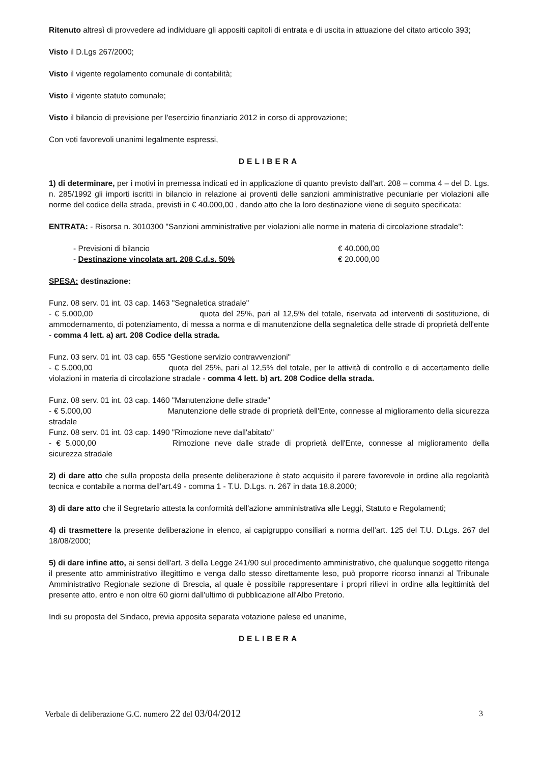Ritenuto altresì di provvedere ad individuare gli appositi capitoli di entrata e di uscita in attuazione del citato articolo 393;
Visto il D.Lgs 267/2000;
Visto il vigente regolamento comunale di contabilità;
Visto il vigente statuto comunale;
Visto il bilancio di previsione per l'esercizio finanziario 2012 in corso di approvazione;
Con voti favorevoli unanimi legalmente espressi,
DELIBERA
1) di determinare, per i motivi in premessa indicati ed in applicazione di quanto previsto dall'art. 208 – comma 4 – del D. Lgs. n. 285/1992 gli importi iscritti in bilancio in relazione ai proventi delle sanzioni amministrative pecuniarie per violazioni alle norme del codice della strada, previsti in € 40.000,00 , dando atto che la loro destinazione viene di seguito specificata:
ENTRATA: - Risorsa n. 3010300 "Sanzioni amministrative per violazioni alle norme in materia di circolazione stradale":
- Previsioni di bilancio € 40.000,00
- Destinazione vincolata art. 208 C.d.s. 50% € 20.000,00
SPESA: destinazione:
Funz. 08 serv. 01 int. 03 cap. 1463 "Segnaletica stradale"
- € 5.000,00 quota del 25%, pari al 12,5% del totale, riservata ad interventi di sostituzione, di ammodernamento, di potenziamento, di messa a norma e di manutenzione della segnaletica delle strade di proprietà dell'ente - comma 4 lett. a) art. 208 Codice della strada.
Funz. 03 serv. 01 int. 03 cap. 655 "Gestione servizio contravvenzioni"
- € 5.000,00 quota del 25%, pari al 12,5% del totale, per le attività di controllo e di accertamento delle violazioni in materia di circolazione stradale - comma 4 lett. b) art. 208 Codice della strada.
Funz. 08 serv. 01 int. 03 cap. 1460 "Manutenzione delle strade"
- € 5.000,00 Manutenzione delle strade di proprietà dell'Ente, connesse al miglioramento della sicurezza stradale
Funz. 08 serv. 01 int. 03 cap. 1490 "Rimozione neve dall'abitato"
- € 5.000,00 Rimozione neve dalle strade di proprietà dell'Ente, connesse al miglioramento della sicurezza stradale
2) di dare atto che sulla proposta della presente deliberazione è stato acquisito il parere favorevole in ordine alla regolarità tecnica e contabile a norma dell'art.49 - comma 1 - T.U. D.Lgs. n. 267 in data 18.8.2000;
3) di dare atto che il Segretario attesta la conformità dell'azione amministrativa alle Leggi, Statuto e Regolamenti;
4) di trasmettere la presente deliberazione in elenco, ai capigruppo consiliari a norma dell'art. 125 del T.U. D.Lgs. 267 del 18/08/2000;
5) di dare infine atto, ai sensi dell'art. 3 della Legge 241/90 sul procedimento amministrativo, che qualunque soggetto ritenga il presente atto amministrativo illegittimo e venga dallo stesso direttamente leso, può proporre ricorso innanzi al Tribunale Amministrativo Regionale sezione di Brescia, al quale è possibile rappresentare i propri rilievi in ordine alla legittimità del presente atto, entro e non oltre 60 giorni dall'ultimo di pubblicazione all'Albo Pretorio.
Indi su proposta del Sindaco, previa apposita separata votazione palese ed unanime,
DELIBERA
Verbale di deliberazione G.C. numero 22 del 03/04/2012 3